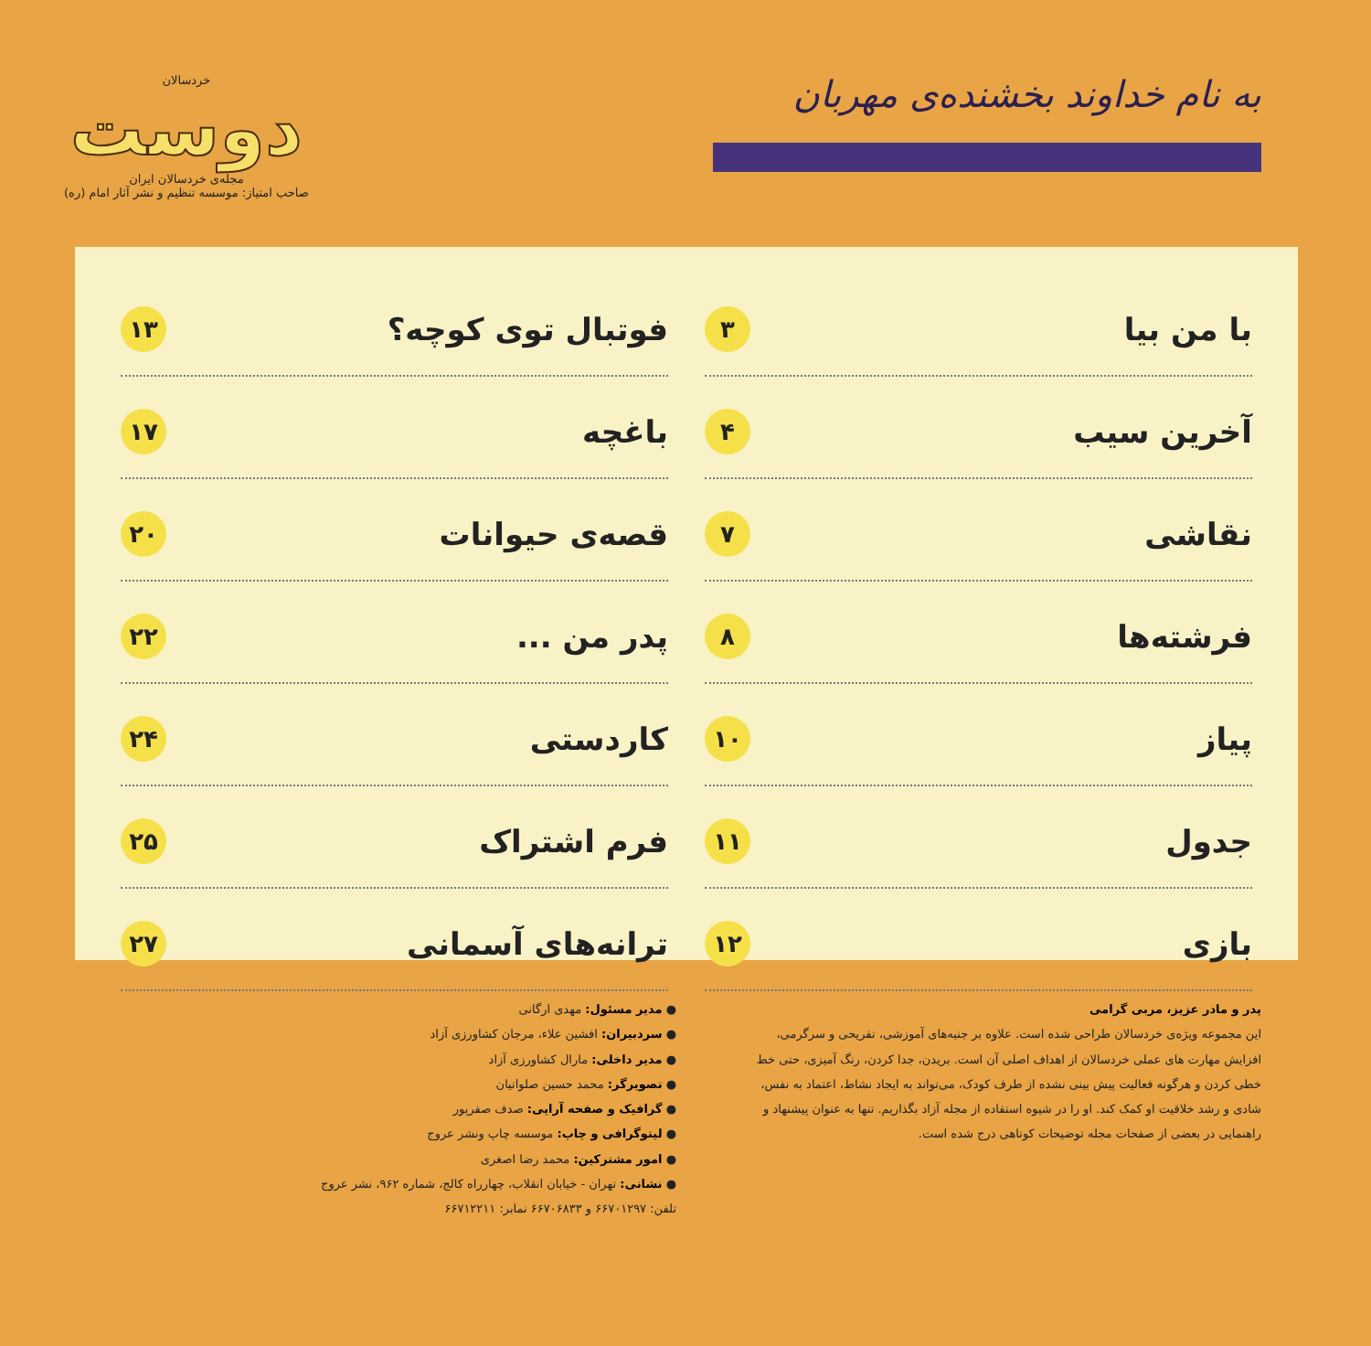به نام خداوند بخشنده‌ی مهربان
خردسالان
دوست
مجله‌ی خردسالان ایران
صاحب امتیاز: موسسه تنظیم و نشر آثار امام (ره)
با من بیا ۳
آخرین سیب ۴
نقاشی ۷
فرشته‌ها ۸
پیاز ۱۰
جدول ۱۱
بازی ۱۲
فوتبال توی کوچه؟ ۱۳
باغچه ۱۷
قصه‌ی حیوانات ۲۰
پدر من ... ۲۲
کاردستی ۲۴
فرم اشتراک ۲۵
ترانه‌های آسمانی ۲۷
پدر و مادر عزیز، مربی گرامی
این مجموعه ویژه‌ی خردسالان طراحی شده است. علاوه بر جنبه‌های آموزشی، تفریحی و سرگرمی، افزایش مهارت های عملی خردسالان از اهداف اصلی آن است. بریدن، جدا کردن، رنگ آمیزی، حتی خط خطی کردن و هرگونه فعالیت پیش بینی نشده از طرف کودک، می‌تواند به ایجاد نشاط، اعتماد به نفس، شادی و رشد خلاقیت او کمک کند. او را در شیوه استفاده از مجله آزاد بگذاریم. تنها به عنوان پیشنهاد و راهنمایی در بعضی از صفحات مجله توضیحات کوتاهی درج شده است.
● مدیر مسئول: مهدی ارگانی
● سردبیران: افشین علاء، مرجان کشاورزی آزاد
● مدیر داخلی: مارال کشاورزی آزاد
● تصویرگر: محمد حسین صلواتیان
● گرافیک و صفحه آرایی: صدف صفرپور
● لیتوگرافی و چاپ: موسسه چاپ ونشر عروج
● امور مشترکین: محمد رضا اصغری
● نشانی: تهران - خیابان انقلاب، چهارراه کالج، شماره ۹۶۲، نشر عروج
تلفن: ۶۶۷۰۱۲۹۷ و ۶۶۷۰۶۸۳۳ نمابر: ۶۶۷۱۲۲۱۱